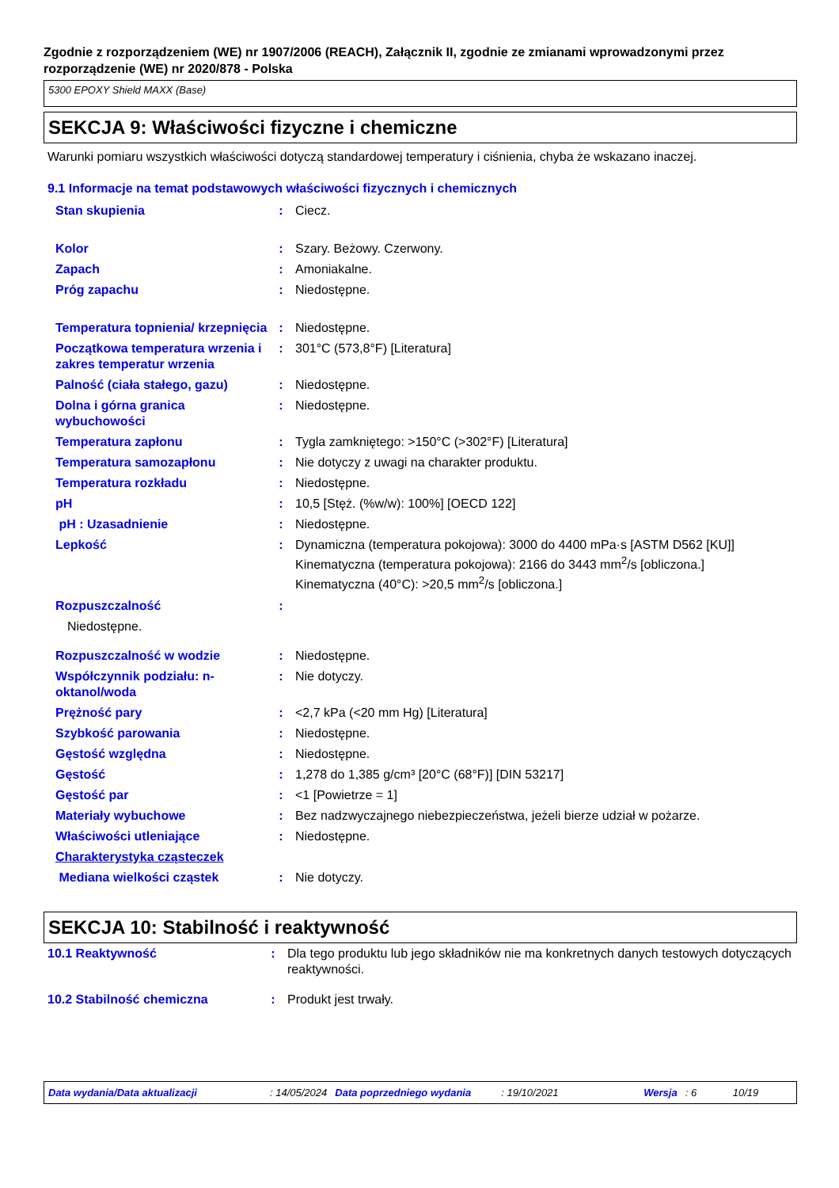Zgodnie z rozporządzeniem (WE) nr 1907/2006 (REACH), Załącznik II, zgodnie ze zmianami wprowadzonymi przez rozporządzenie (WE) nr 2020/878 - Polska
5300 EPOXY Shield MAXX (Base)
SEKCJA 9: Właściwości fizyczne i chemiczne
Warunki pomiaru wszystkich właściwości dotyczą standardowej temperatury i ciśnienia, chyba że wskazano inaczej.
9.1 Informacje na temat podstawowych właściwości fizycznych i chemicznych
| Stan skupienia | : | Ciecz. |
| Kolor | : | Szary. Beżowy. Czerwony. |
| Zapach | : | Amoniakalne. |
| Próg zapachu | : | Niedostępne. |
| Temperatura topnienia/ krzepnięcia | : | Niedostępne. |
| Początkowa temperatura wrzenia i zakres temperatur wrzenia | : | 301°C (573,8°F) [Literatura] |
| Palność (ciała stałego, gazu) | : | Niedostępne. |
| Dolna i górna granica wybuchowości | : | Niedostępne. |
| Temperatura zapłonu | : | Tygla zamkniętego: >150°C (>302°F) [Literatura] |
| Temperatura samozapłonu | : | Nie dotyczy z uwagi na charakter produktu. |
| Temperatura rozkładu | : | Niedostępne. |
| pH | : | 10,5 [Stęż. (%w/w): 100%] [OECD 122] |
| pH : Uzasadnienie | : | Niedostępne. |
| Lepkość | : | Dynamiczna (temperatura pokojowa): 3000 do 4400 mPa·s [ASTM D562 [KU]] Kinematyczna (temperatura pokojowa): 2166 do 3443 mm<sup>2</sup>/s [obliczona.] Kinematyczna (40°C): >20,5 mm<sup>2</sup>/s [obliczona.] |
| Rozpuszczalność | : | |
| Niedostępne. | | |
| Rozpuszczalność w wodzie | : | Niedostępne. |
| Współczynnik podziału: n-oktanol/woda | : | Nie dotyczy. |
| Prężność pary | : | <2,7 kPa (<20 mm Hg) [Literatura] |
| Szybkość parowania | : | Niedostępne. |
| Gęstość względna | : | Niedostępne. |
| Gęstość | : | 1,278 do 1,385 g/cm³ [20°C (68°F)] [DIN 53217] |
| Gęstość par | : | <1 [Powietrze = 1] |
| Materiały wybuchowe | : | Bez nadzwyczajnego niebezpieczeństwa, jeżeli bierze udział w pożarze. |
| Właściwości utleniające | : | Niedostępne. |
| Charakterystyka cząsteczek | | |
| Mediana wielkości cząstek | : | Nie dotyczy. |
SEKCJA 10: Stabilność i reaktywność
| 10.1 Reaktywność | : | Dla tego produktu lub jego składników nie ma konkretnych danych testowych dotyczących reaktywności. |
| 10.2 Stabilność chemiczna | : | Produkt jest trwały. |
Data wydania/Data aktualizacji: 14/05/2024 Data poprzedniego wydania: 19/10/2021 Wersja: 6 10/19